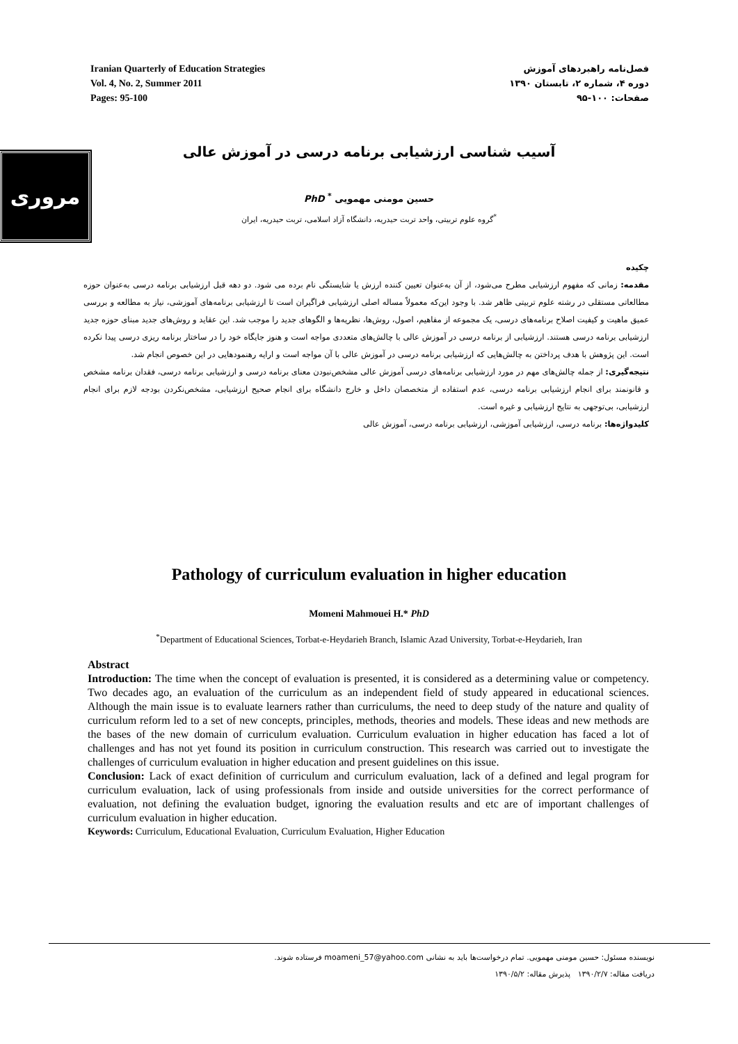Iranian Quarterly of Education Strategies
Vol. 4, No. 2, Summer 2011
Pages: 95-100
فصل‌نامه راهبردهای آموزش
دوره ۴، شماره ۲، تابستان ۱۳۹۰
صفحات: ۱۰۰-۹۵
مروری
آسیب شناسی ارزشیابی برنامه درسی در آموزش عالی
حسین مومنی مهمویی <sup>*</sup> PhD
<sup>*</sup> گروه علوم تربیتی، واحد تربت حیدریه، دانشگاه آزاد اسلامی، تربت حیدریه، ایران
چکیده
مقدمه: زمانی که مفهوم ارزشیابی مطرح می‌شود، از آن به‌عنوان تعیین کننده ارزش یا شایستگی نام برده می شود. دو دهه قبل ارزشیابی برنامه درسی به‌عنوان حوزه مطالعاتی مستقلی در رشته علوم تربیتی ظاهر شد. با وجود این‌که معمولاً مساله اصلی ارزشیابی فراگیران است تا ارزشیابی برنامه‌های آموزشی، نیاز به مطالعه و بررسی عمیق ماهیت و کیفیت اصلاح برنامه‌های درسی، یک مجموعه از مفاهیم، اصول، روش‌ها، نظریه‌ها و الگوهای جدید را موجب شد. این عقاید و روش‌های جدید مبنای حوزه جدید ارزشیابی برنامه درسی هستند. ارزشیابی از برنامه درسی در آموزش عالی با چالش‌های متعددی مواجه است و هنوز جایگاه خود را در ساختار برنامه ریزی درسی پیدا نکرده است. این پژوهش با هدف پرداختن به چالش‌هایی که ارزشیابی برنامه درسی در آموزش عالی با آن مواجه است و ارایه رهنمودهایی در این خصوص انجام شد.
نتیجه‌گیری: از جمله چالش‌های مهم در مورد ارزشیابی برنامه‌های درسی آموزش عالی مشخص‌نبودن معنای برنامه درسی و ارزشیابی برنامه درسی، فقدان برنامه مشخص و قانونمند برای انجام ارزشیابی برنامه درسی، عدم استفاده از متخصصان داخل و خارج دانشگاه برای انجام صحیح ارزشیابی، مشخص‌نکردن بودجه لازم برای انجام ارزشیابی، بی‌توجهی به نتایج ارزشیابی و غیره است.
کلیدواژه‌ها: برنامه درسی، ارزشیابی آموزشی، ارزشیابی برنامه درسی، آموزش عالی
Pathology of curriculum evaluation in higher education
Momeni Mahmouei H.* PhD
<sup>*</sup> Department of Educational Sciences, Torbat-e-Heydarieh Branch, Islamic Azad University, Torbat-e-Heydarieh, Iran
Abstract
Introduction: The time when the concept of evaluation is presented, it is considered as a determining value or competency. Two decades ago, an evaluation of the curriculum as an independent field of study appeared in educational sciences. Although the main issue is to evaluate learners rather than curriculums, the need to deep study of the nature and quality of curriculum reform led to a set of new concepts, principles, methods, theories and models. These ideas and new methods are the bases of the new domain of curriculum evaluation. Curriculum evaluation in higher education has faced a lot of challenges and has not yet found its position in curriculum construction. This research was carried out to investigate the challenges of curriculum evaluation in higher education and present guidelines on this issue.
Conclusion: Lack of exact definition of curriculum and curriculum evaluation, lack of a defined and legal program for curriculum evaluation, lack of using professionals from inside and outside universities for the correct performance of evaluation, not defining the evaluation budget, ignoring the evaluation results and etc are of important challenges of curriculum evaluation in higher education.
Keywords: Curriculum, Educational Evaluation, Curriculum Evaluation, Higher Education
نویسنده مسئول: حسین مومنی مهمویی. تمام درخواست‌ها باید به نشانی moameni_57@yahoo.com فرستاده شوند.
دریافت مقاله: ۱۳۹۰/۲/۷ پذیرش مقاله: ۱۳۹۰/۵/۲